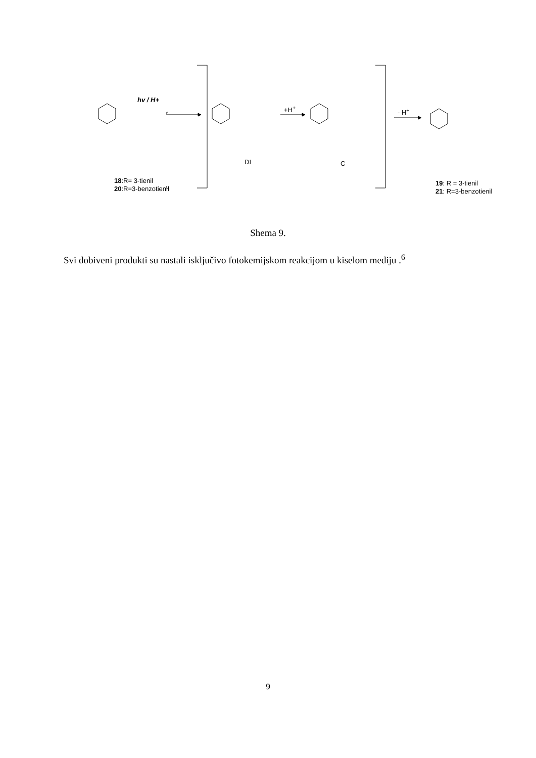hv / H+
+H<sup>+</sup> - H<sup>+</sup>
DI C
18:R= 3-tienil
20:R=3-benzotienil
19: R = 3-tienil
21: R=3-benzotienil
Shema 9.
Svi dobiveni produkti su nastali isključivo fotokemijskom reakcijom u kiselom mediju .<sup>6</sup>
9